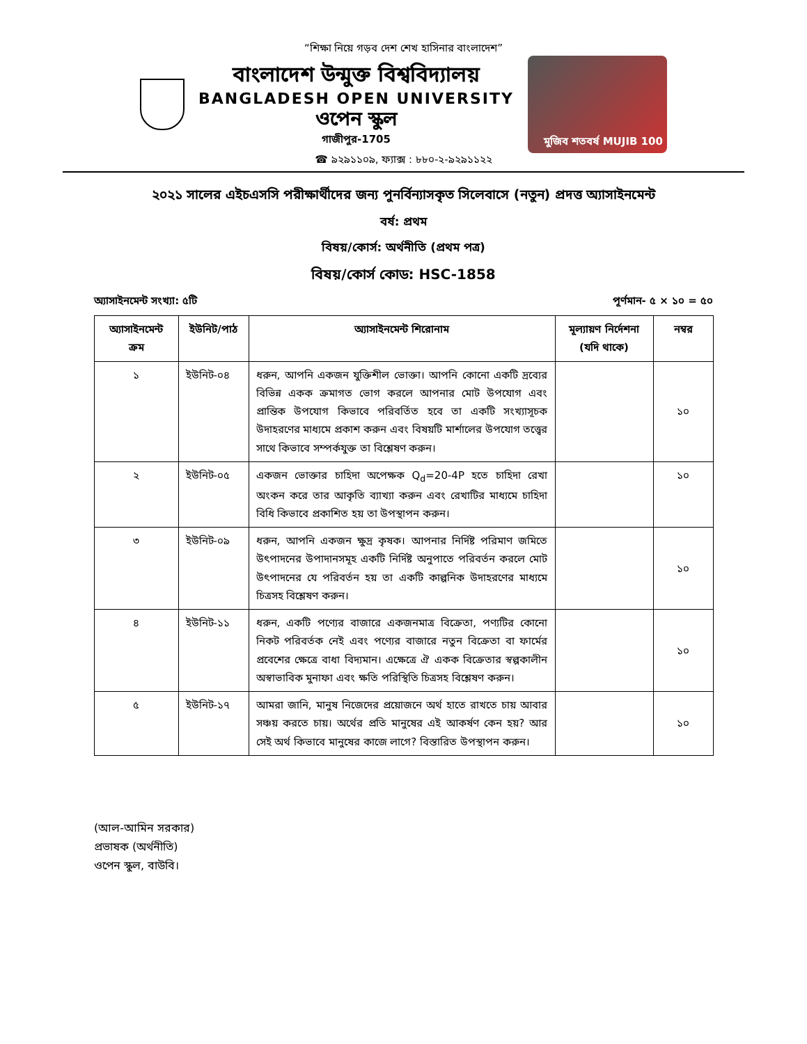“শিক্ষা নিয়ে গড়ব দেশ শেখ হাসিনার বাংলাদেশ”
বাংলাদেশ উন্মুক্ত বিশ্ববিদ্যালয়
BANGLADESH OPEN UNIVERSITY
ওপেন স্কুল
গাজীপুর-1705
মুজিব শতবর্ষ MUJIB 100
☎ ৯২৯১১০৯, ফ্যাক্স : ৮৮০-২-৯২৯১১২২
২০২১ সালের এইচএসসি পরীক্ষার্থীদের জন্য পুনর্বিন্যাসকৃত সিলেবাসে (নতুন) প্রদত্ত অ্যাসাইনমেন্ট
বর্ষ: প্রথম
বিষয়/কোর্স: অর্থনীতি (প্রথম পত্র)
বিষয়/কোর্স কোড: HSC-1858
অ্যাসাইনমেন্ট সংখ্যা: ৫টি পূর্ণমান- ৫ × ১০ = ৫০
| অ্যাসাইনমেন্ট ক্রম | ইউনিট/পাঠ | অ্যাসাইনমেন্ট শিরোনাম | মূল্যায়ণ নির্দেশনা (যদি থাকে) | নম্বর |
| --- | --- | --- | --- | --- |
| ১ | ইউনিট-০৪ | ধরুন, আপনি একজন যুক্তিশীল ভোক্তা। আপনি কোনো একটি দ্রব্যের বিভিন্ন একক ক্রমাগত ভোগ করলে আপনার মোট উপযোগ এবং প্রান্তিক উপযোগ কিভাবে পরিবর্তিত হবে তা একটি সংখ্যাসূচক উদাহরণের মাধ্যমে প্রকাশ করুন এবং বিষয়টি মার্শালের উপযোগ তত্ত্বের সাথে কিভাবে সম্পর্কযুক্ত তা বিশ্লেষণ করুন। | | ১০ |
| ২ | ইউনিট-০৫ | একজন ভোক্তার চাহিদা অপেক্ষক Q<sub>d</sub>=20-4P হতে চাহিদা রেখা অংকন করে তার আকৃতি ব্যাখ্যা করুন এবং রেখাটির মাধ্যমে চাহিদা বিধি কিভাবে প্রকাশিত হয় তা উপস্থাপন করুন। | | ১০ |
| ৩ | ইউনিট-০৯ | ধরুন, আপনি একজন ক্ষুদ্র কৃষক। আপনার নির্দিষ্ট পরিমাণ জমিতে উৎপাদনের উপাদানসমূহ একটি নির্দিষ্ট অনুপাতে পরিবর্তন করলে মোট উৎপাদনের যে পরিবর্তন হয় তা একটি কাল্পনিক উদাহরণের মাধ্যমে চিত্রসহ বিশ্লেষণ করুন। | | ১০ |
| ৪ | ইউনিট-১১ | ধরুন, একটি পণ্যের বাজারে একজনমাত্র বিক্রেতা, পণ্যটির কোনো নিকট পরিবর্তক নেই এবং পণ্যের বাজারে নতুন বিক্রেতা বা ফার্মের প্রবেশের ক্ষেত্রে বাধা বিদ্যমান। এক্ষেত্রে ঐ একক বিক্রেতার স্বল্পকালীন অস্বাভাবিক মুনাফা এবং ক্ষতি পরিস্থিতি চিত্রসহ বিশ্লেষণ করুন। | | ১০ |
| ৫ | ইউনিট-১৭ | আমরা জানি, মানুষ নিজেদের প্রয়োজনে অর্থ হাতে রাখতে চায় আবার সঞ্চয় করতে চায়। অর্থের প্রতি মানুষের এই আকর্ষণ কেন হয়? আর সেই অর্থ কিভাবে মানুষের কাজে লাগে? বিস্তারিত উপস্থাপন করুন। | | ১০ |
(আল-আমিন সরকার)
প্রভাষক (অর্থনীতি)
ওপেন স্কুল, বাউবি।